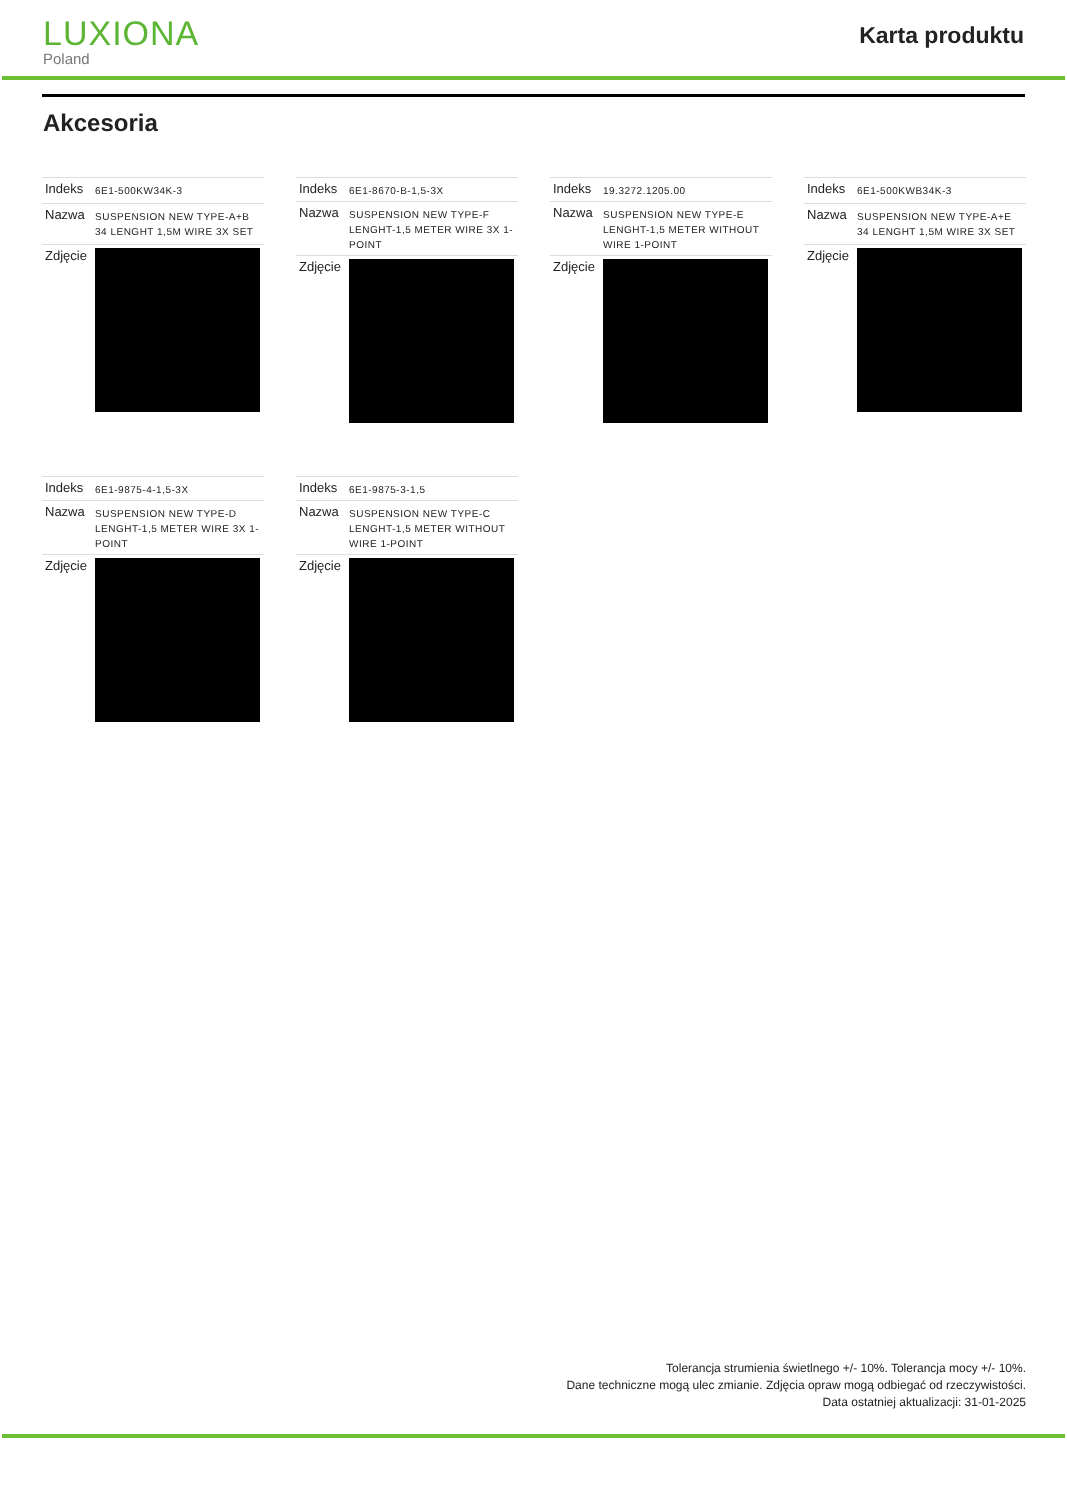LUXIONA
Poland
Karta produktu
Akcesoria
| Indeks | 6E1-500KW34K-3 |
| Nazwa | SUSPENSION NEW TYPE-A+B 34 LENGHT 1,5M WIRE 3X SET |
| Zdjęcie | |
| Indeks | 6E1-8670-B-1,5-3X |
| Nazwa | SUSPENSION NEW TYPE-F LENGHT-1,5 METER WIRE 3X 1-POINT |
| Zdjęcie | |
| Indeks | 19.3272.1205.00 |
| Nazwa | SUSPENSION NEW TYPE-E LENGHT-1,5 METER WITHOUT WIRE 1-POINT |
| Zdjęcie | |
| Indeks | 6E1-500KWB34K-3 |
| Nazwa | SUSPENSION NEW TYPE-A+E 34 LENGHT 1,5M WIRE 3X SET |
| Zdjęcie | |
| Indeks | 6E1-9875-4-1,5-3X |
| Nazwa | SUSPENSION NEW TYPE-D LENGHT-1,5 METER WIRE 3X 1-POINT |
| Zdjęcie | |
| Indeks | 6E1-9875-3-1,5 |
| Nazwa | SUSPENSION NEW TYPE-C LENGHT-1,5 METER WITHOUT WIRE 1-POINT |
| Zdjęcie | |
Tolerancja strumienia świetlnego +/- 10%. Tolerancja mocy +/- 10%.
Dane techniczne mogą ulec zmianie. Zdjęcia opraw mogą odbiegać od rzeczywistości.
Data ostatniej aktualizacji: 31-01-2025